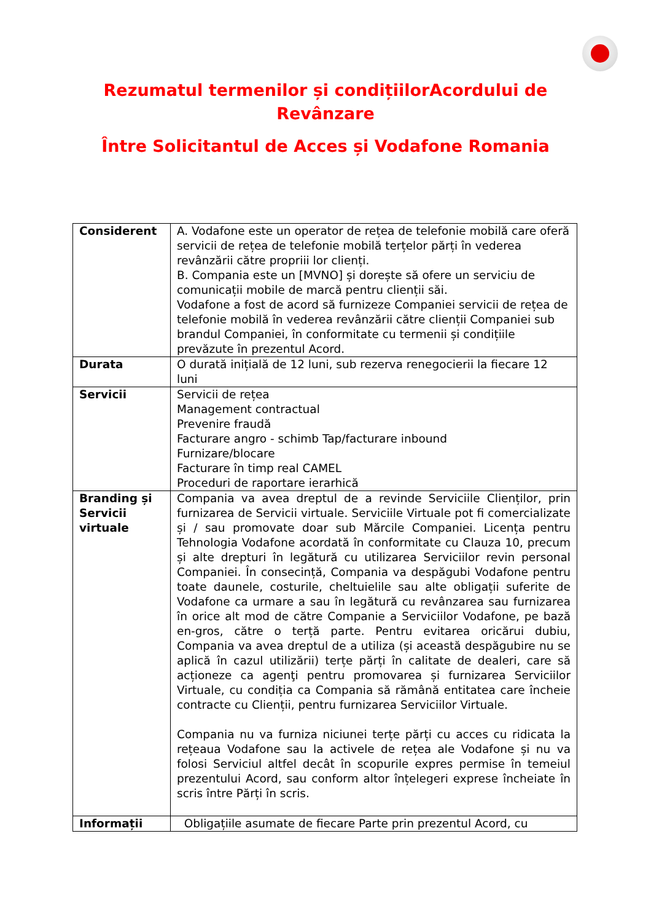Rezumatul termenilor și condițiilorAcordului de
Revânzare
Între Solicitantul de Acces și Vodafone Romania
| Considerent | A. Vodafone este un operator de rețea de telefonie mobilă care oferă servicii de rețea de telefonie mobilă terțelor părți în vederea revânzării către propriii lor clienți. B. Compania este un [MVNO] și dorește să ofere un serviciu de comunicații mobile de marcă pentru clienții săi. Vodafone a fost de acord să furnizeze Companiei servicii de rețea de telefonie mobilă în vederea revânzării către clienții Companiei sub brandul Companiei, în conformitate cu termenii și condițiile prevăzute în prezentul Acord. |
| Durata | O durată inițială de 12 luni, sub rezerva renegocierii la fiecare 12 luni |
| Servicii | Servicii de rețea Management contractual Prevenire fraudă Facturare angro - schimb Tap/facturare inbound Furnizare/blocare Facturare în timp real CAMEL Proceduri de raportare ierarhică |
| Branding și Servicii virtuale | Compania va avea dreptul de a revinde Serviciile Clienților, prin furnizarea de Servicii virtuale. Serviciile Virtuale pot fi comercializate și / sau promovate doar sub Mărcile Companiei. Licența pentru Tehnologia Vodafone acordată în conformitate cu Clauza 10, precum și alte drepturi în legătură cu utilizarea Serviciilor revin personal Companiei. În consecință, Compania va despăgubi Vodafone pentru toate daunele, costurile, cheltuielile sau alte obligații suferite de Vodafone ca urmare a sau în legătură cu revânzarea sau furnizarea în orice alt mod de către Companie a Serviciilor Vodafone, pe bază en-gros, către o terță parte. Pentru evitarea oricărui dubiu, Compania va avea dreptul de a utiliza (și această despăgubire nu se aplică în cazul utilizării) terțe părți în calitate de dealeri, care să acționeze ca agenţi pentru promovarea și furnizarea Serviciilor Virtuale, cu condiția ca Compania să rămână entitatea care încheie contracte cu Clienții, pentru furnizarea Serviciilor Virtuale. Compania nu va furniza niciunei terțe părți cu acces cu ridicata la rețeaua Vodafone sau la activele de rețea ale Vodafone și nu va folosi Serviciul altfel decât în scopurile expres permise în temeiul prezentului Acord, sau conform altor înțelegeri exprese încheiate în scris între Părți în scris. |
| Informații | Obligațiile asumate de fiecare Parte prin prezentul Acord, cu |